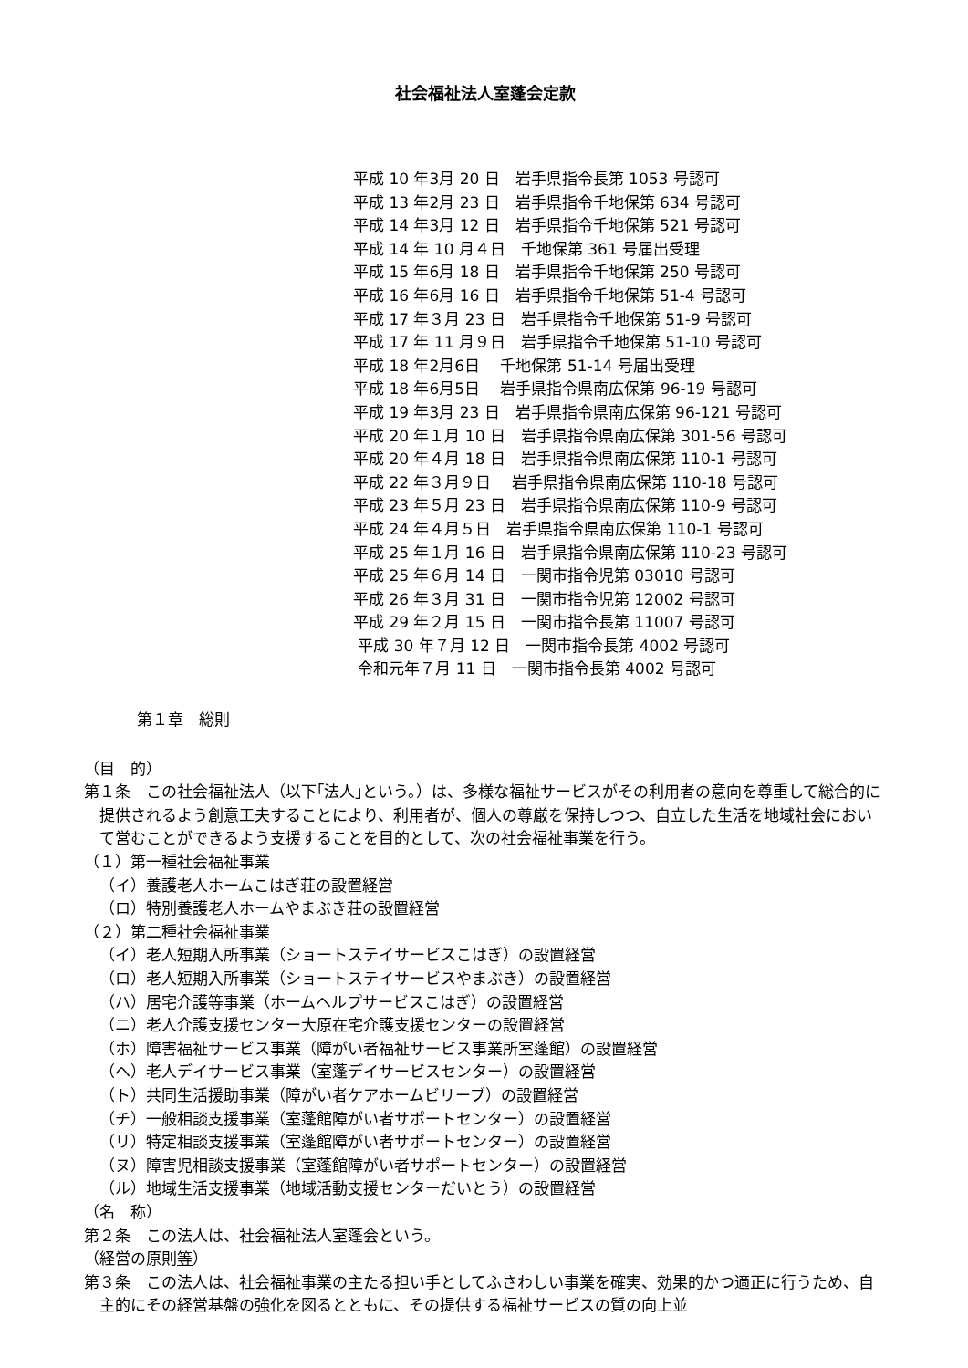社会福祉法人室蓬会定款
平成 10 年3月 20 日　岩手県指令長第 1053 号認可
平成 13 年2月 23 日　岩手県指令千地保第 634 号認可
平成 14 年3月 12 日　岩手県指令千地保第 521 号認可
平成 14 年 10 月４日　千地保第 361 号届出受理
平成 15 年6月 18 日　岩手県指令千地保第 250 号認可
平成 16 年6月 16 日　岩手県指令千地保第 51-4 号認可
平成 17 年３月 23 日　岩手県指令千地保第 51-9 号認可
平成 17 年 11 月９日　岩手県指令千地保第 51-10 号認可
平成 18 年2月6日　 千地保第 51-14 号届出受理
平成 18 年6月5日　 岩手県指令県南広保第 96-19 号認可
平成 19 年3月 23 日　岩手県指令県南広保第 96-121 号認可
平成 20 年１月 10 日　岩手県指令県南広保第 301-56 号認可
平成 20 年４月 18 日　岩手県指令県南広保第 110-1 号認可
平成 22 年３月９日　 岩手県指令県南広保第 110-18 号認可
平成 23 年５月 23 日　岩手県指令県南広保第 110-9 号認可
平成 24 年４月５日　岩手県指令県南広保第 110-1 号認可
平成 25 年１月 16 日　岩手県指令県南広保第 110-23 号認可
平成 25 年６月 14 日　一関市指令児第 03010 号認可
平成 26 年３月 31 日　一関市指令児第 12002 号認可
平成 29 年２月 15 日　一関市指令長第 11007 号認可
平成 30 年７月 12 日　一関市指令長第 4002 号認可
令和元年７月 11 日　一関市指令長第 4002 号認可
第１章　総則
（目　的）
第１条　この社会福祉法人（以下｢法人｣という。）は、多様な福祉サービスがその利用者の意向を尊重して総合的に提供されるよう創意工夫することにより、利用者が、個人の尊厳を保持しつつ、自立した生活を地域社会において営むことができるよう支援することを目的として、次の社会福祉事業を行う。
（１）第一種社会福祉事業
（イ）養護老人ホームこはぎ荘の設置経営
（ロ）特別養護老人ホームやまぶき荘の設置経営
（２）第二種社会福祉事業
（イ）老人短期入所事業（ショートステイサービスこはぎ）の設置経営
（ロ）老人短期入所事業（ショートステイサービスやまぶき）の設置経営
（ハ）居宅介護等事業（ホームヘルプサービスこはぎ）の設置経営
（ニ）老人介護支援センター大原在宅介護支援センターの設置経営
（ホ）障害福祉サービス事業（障がい者福祉サービス事業所室蓬館）の設置経営
（ヘ）老人デイサービス事業（室蓬デイサービスセンター）の設置経営
（ト）共同生活援助事業（障がい者ケアホームビリーブ）の設置経営
（チ）一般相談支援事業（室蓬館障がい者サポートセンター）の設置経営
（リ）特定相談支援事業（室蓬館障がい者サポートセンター）の設置経営
（ヌ）障害児相談支援事業（室蓬館障がい者サポートセンター）の設置経営
（ル）地域生活支援事業（地域活動支援センターだいとう）の設置経営
（名　称）
第２条　この法人は、社会福祉法人室蓬会という。
（経営の原則等）
第３条　この法人は、社会福祉事業の主たる担い手としてふさわしい事業を確実、効果的かつ適正に行うため、自主的にその経営基盤の強化を図るとともに、その提供する福祉サービスの質の向上並